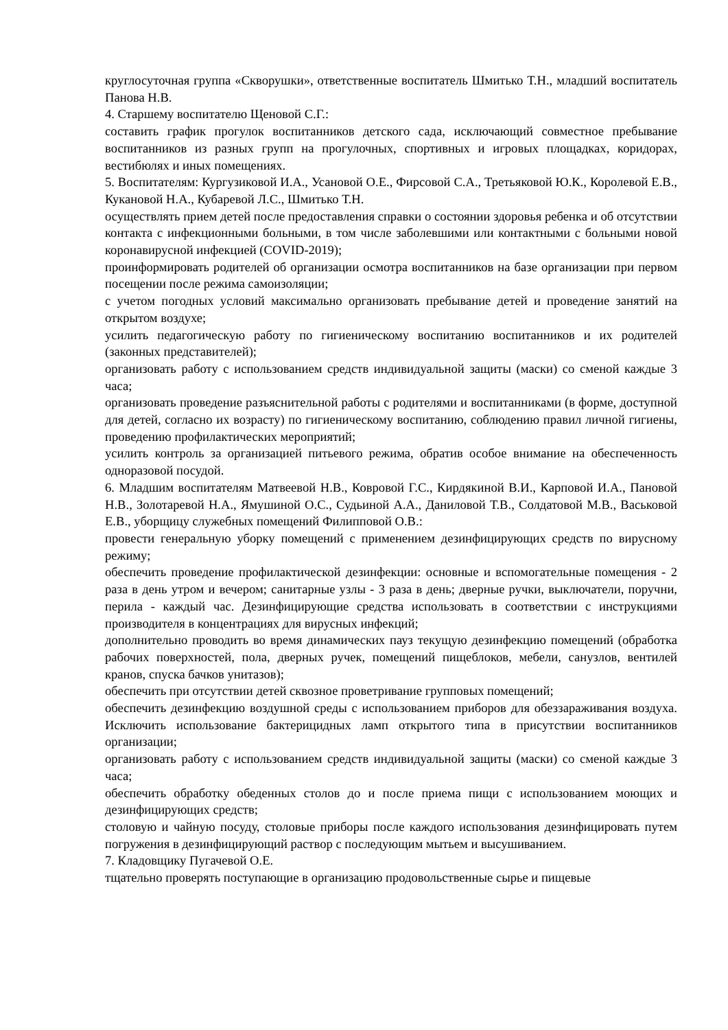круглосуточная группа «Скворушки», ответственные воспитатель Шмитько Т.Н., младший воспитатель Панова Н.В.
4. Старшему воспитателю Щеновой С.Г.:
составить график прогулок воспитанников детского сада, исключающий совместное пребывание воспитанников из разных групп на прогулочных, спортивных и игровых площадках, коридорах, вестибюлях и иных помещениях.
5. Воспитателям: Кургузиковой И.А., Усановой О.Е., Фирсовой С.А., Третьяковой Ю.К., Королевой Е.В., Кукановой Н.А., Кубаревой Л.С., Шмитько Т.Н.
осуществлять прием детей после предоставления справки о состоянии здоровья ребенка и об отсутствии контакта с инфекционными больными, в том числе заболевшими или контактными с больными новой коронавирусной инфекцией (COVID-2019);
проинформировать родителей об организации осмотра воспитанников на базе организации при первом посещении после режима самоизоляции;
с учетом погодных условий максимально организовать пребывание детей и проведение занятий на открытом воздухе;
усилить педагогическую работу по гигиеническому воспитанию воспитанников и их родителей (законных представителей);
организовать работу с использованием средств индивидуальной защиты (маски) со сменой каждые 3 часа;
организовать проведение разъяснительной работы с родителями и воспитанниками (в форме, доступной для детей, согласно их возрасту) по гигиеническому воспитанию, соблюдению правил личной гигиены, проведению профилактических мероприятий;
усилить контроль за организацией питьевого режима, обратив особое внимание на обеспеченность одноразовой посудой.
6. Младшим воспитателям Матвеевой Н.В., Ковровой Г.С., Кирдякиной В.И., Карповой И.А., Пановой Н.В., Золотаревой Н.А., Ямушиной О.С., Судьиной А.А., Даниловой Т.В., Солдатовой М.В., Васьковой Е.В., уборщицу служебных помещений Филипповой О.В.:
провести генеральную уборку помещений с применением дезинфицирующих средств по вирусному режиму;
обеспечить проведение профилактической дезинфекции: основные и вспомогательные помещения - 2 раза в день утром и вечером; санитарные узлы - 3 раза в день; дверные ручки, выключатели, поручни, перила - каждый час. Дезинфицирующие средства использовать в соответствии с инструкциями производителя в концентрациях для вирусных инфекций;
дополнительно проводить во время динамических пауз текущую дезинфекцию помещений (обработка рабочих поверхностей, пола, дверных ручек, помещений пищеблоков, мебели, санузлов, вентилей кранов, спуска бачков унитазов);
обеспечить при отсутствии детей сквозное проветривание групповых помещений;
обеспечить дезинфекцию воздушной среды с использованием приборов для обеззараживания воздуха. Исключить использование бактерицидных ламп открытого типа в присутствии воспитанников организации;
организовать работу с использованием средств индивидуальной защиты (маски) со сменой каждые 3 часа;
обеспечить обработку обеденных столов до и после приема пищи с использованием моющих и дезинфицирующих средств;
столовую и чайную посуду, столовые приборы после каждого использования дезинфицировать путем погружения в дезинфицирующий раствор с последующим мытьем и высушиванием.
7. Кладовщику Пугачевой О.Е.
тщательно проверять поступающие в организацию продовольственные сырье и пищевые